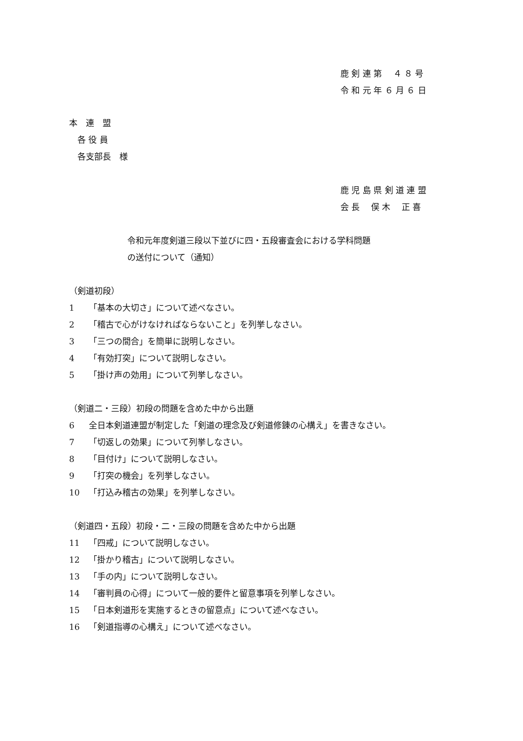鹿 剣 連 第　 ４ ８ 号
令 和 元 年 ６ 月 ６ 日
本　連　盟
　各 役 員
　各支部長　様
鹿 児 島 県 剣 道 連 盟
会 長　 俣 木　 正 喜
令和元年度剣道三段以下並びに四・五段審査会における学科問題
の送付について（通知）
（剣道初段）
1 「基本の大切さ」について述べなさい。
2 「稽古で心がけなければならないこと」を列挙しなさい。
3 「三つの間合」を簡単に説明しなさい。
4 「有効打突」について説明しなさい。
5 「掛け声の効用」について列挙しなさい。
（剣道二・三段）初段の問題を含めた中から出題
6 全日本剣道連盟が制定した「剣道の理念及び剣道修錬の心構え」を書きなさい。
7 「切返しの効果」について列挙しなさい。
8 「目付け」について説明しなさい。
9 「打突の機会」を列挙しなさい。
10 「打込み稽古の効果」を列挙しなさい。
（剣道四・五段）初段・二・三段の問題を含めた中から出題
11 「四戒」について説明しなさい。
12 「掛かり稽古」について説明しなさい。
13 「手の内」について説明しなさい。
14 「審判員の心得」について一般的要件と留意事項を列挙しなさい。
15 「日本剣道形を実施するときの留意点」について述べなさい。
16 「剣道指導の心構え」について述べなさい。